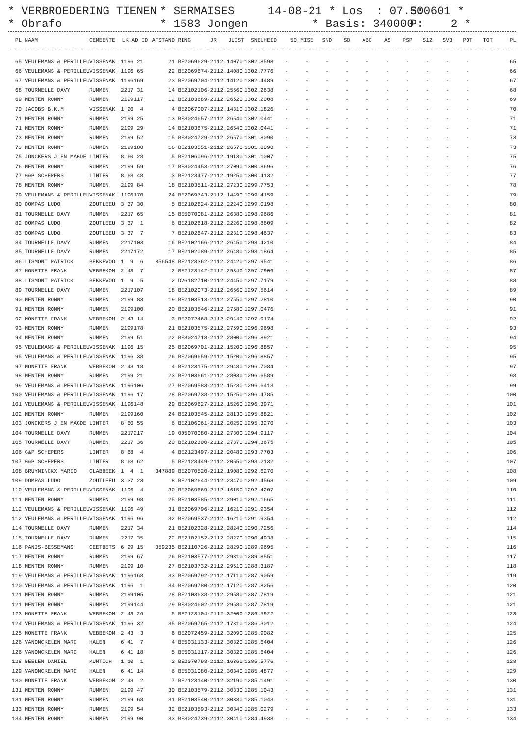* VERBROEDERING TIENEN
* SERMAISES
14-08-21 * Los : 07.50
S:0601 *
* Obrafo
* 1583 Jongen
* Basis: 340000
P: 2 *
| PL | NAAM | GEMEENTE | LK AD ID | AFSTAND | RING JR | JUIST | SNELHEID | 50 | MISE | SND | SD | ABC | AS | PSP | S12 | SV3 | POT | TOT | PL |
| --- | --- | --- | --- | --- | --- | --- | --- | --- | --- | --- | --- | --- | --- | --- | --- | --- | --- | --- | --- |
| 65 | VEULEMANS & PERILLEU | VISSENAK | 1196 21 | 21 | BE2069629-21 | 12.14070 | 1302.8598 | - | - | - | - | - | - | - | - | - | - | | 65 |
| 66 | VEULEMANS & PERILLEU | VISSENAK | 1196 65 | 22 | BE2069674-21 | 12.14080 | 1302.7776 | - | - | - | - | - | - | - | - | - | - | | 66 |
| 67 | VEULEMANS & PERILLEU | VISSENAK | 1196169 | 23 | BE2069704-21 | 12.14120 | 1302.4489 | - | - | - | - | - | - | - | - | - | - | | 67 |
| 68 | TOURNELLE DAVY | RUMMEN | 2217 31 | 14 | BE2102106-21 | 12.25560 | 1302.2638 | - | - | - | - | - | - | - | - | - | - | | 68 |
| 69 | MENTEN RONNY | RUMMEN | 2199117 | 12 | BE2103689-21 | 12.26520 | 1302.2008 | - | - | - | - | - | - | - | - | - | - | | 69 |
| 70 | JACOBS B.K.M | VISSENAK | 1 20 4 | 4 | BE2067007-21 | 12.14310 | 1302.1826 | - | - | - | - | - | - | - | - | - | - | | 70 |
| 71 | MENTEN RONNY | RUMMEN | 2199 25 | 13 | BE3024657-21 | 12.26540 | 1302.0441 | - | - | - | - | - | - | - | - | - | - | | 71 |
| 71 | MENTEN RONNY | RUMMEN | 2199 29 | 14 | BE2103675-21 | 12.26540 | 1302.0441 | - | - | - | - | - | - | - | - | - | - | | 71 |
| 73 | MENTEN RONNY | RUMMEN | 2199 52 | 15 | BE3024729-21 | 12.26570 | 1301.8090 | - | - | - | - | - | - | - | - | - | - | | 73 |
| 73 | MENTEN RONNY | RUMMEN | 2199180 | 16 | BE2103551-21 | 12.26570 | 1301.8090 | - | - | - | - | - | - | - | - | - | - | | 73 |
| 75 | JONCKERS J EN MAGDE | LINTER | 8 60 28 | 5 | BE2106096-21 | 12.19130 | 1301.1007 | - | - | - | - | - | - | - | - | - | - | | 75 |
| 76 | MENTEN RONNY | RUMMEN | 2199 59 | 17 | BE3024453-21 | 12.27090 | 1300.8696 | - | - | - | - | - | - | - | - | - | - | | 76 |
| 77 | G&P SCHEPERS | LINTER | 8 68 48 | 3 | BE2123477-21 | 12.19250 | 1300.4132 | - | - | - | - | - | - | - | - | - | - | | 77 |
| 78 | MENTEN RONNY | RUMMEN | 2199 84 | 18 | BE2103511-21 | 12.27230 | 1299.7753 | - | - | - | - | - | - | - | - | - | - | | 78 |
| 79 | VEULEMANS & PERILLEU | VISSENAK | 1196170 | 24 | BE2069743-21 | 12.14490 | 1299.4159 | - | - | - | - | - | - | - | - | - | - | | 79 |
| 80 | DOMPAS LUDO | ZOUTLEEU | 3 37 30 | 5 | BE2102624-21 | 12.22240 | 1299.0198 | - | - | - | - | - | - | - | - | - | - | | 80 |
| 81 | TOURNELLE DAVY | RUMMEN | 2217 65 | 15 | BE5070081-21 | 12.26380 | 1298.9686 | - | - | - | - | - | - | - | - | - | - | | 81 |
| 82 | DOMPAS LUDO | ZOUTLEEU | 3 37 1 | 6 | BE2102618-21 | 12.22260 | 1298.8609 | - | - | - | - | - | - | - | - | - | - | | 82 |
| 83 | DOMPAS LUDO | ZOUTLEEU | 3 37 7 | 7 | BE2102647-21 | 12.22310 | 1298.4637 | - | - | - | - | - | - | - | - | - | - | | 83 |
| 84 | TOURNELLE DAVY | RUMMEN | 2217103 | 16 | BE2102166-21 | 12.26450 | 1298.4210 | - | - | - | - | - | - | - | - | - | - | | 84 |
| 85 | TOURNELLE DAVY | RUMMEN | 2217172 | 17 | BE2102089-21 | 12.26480 | 1298.1864 | - | - | - | - | - | - | - | - | - | - | | 85 |
| 86 | LISMONT PATRICK | BEKKEVOO | 1 9 6 | 356548 | BE2123362-21 | 12.24420 | 1297.9541 | - | - | - | - | - | - | - | - | - | - | | 86 |
| 87 | MONETTE FRANK | WEBBEKOM | 2 43 7 | 2 | BE2123142-21 | 12.29340 | 1297.7906 | - | - | - | - | - | - | - | - | - | - | | 87 |
| 88 | LISMONT PATRICK | BEKKEVOO | 1 9 5 | 2 | DV6182710-21 | 12.24450 | 1297.7179 | - | - | - | - | - | - | - | - | - | - | | 88 |
| 89 | TOURNELLE DAVY | RUMMEN | 2217107 | 18 | BE2102073-21 | 12.26560 | 1297.5614 | - | - | - | - | - | - | - | - | - | - | | 89 |
| 90 | MENTEN RONNY | RUMMEN | 2199 83 | 19 | BE2103513-21 | 12.27550 | 1297.2810 | - | - | - | - | - | - | - | - | - | - | | 90 |
| 91 | MENTEN RONNY | RUMMEN | 2199100 | 20 | BE2103546-21 | 12.27580 | 1297.0476 | - | - | - | - | - | - | - | - | - | - | | 91 |
| 92 | MONETTE FRANK | WEBBEKOM | 2 43 14 | 3 | BE2072468-21 | 12.29440 | 1297.0174 | - | - | - | - | - | - | - | - | - | - | | 92 |
| 93 | MENTEN RONNY | RUMMEN | 2199178 | 21 | BE2103575-21 | 12.27590 | 1296.9698 | - | - | - | - | - | - | - | - | - | - | | 93 |
| 94 | MENTEN RONNY | RUMMEN | 2199 51 | 22 | BE3024718-21 | 12.28000 | 1296.8921 | - | - | - | - | - | - | - | - | - | - | | 94 |
| 95 | VEULEMANS & PERILLEU | VISSENAK | 1196 15 | 25 | BE2069701-21 | 12.15200 | 1296.8857 | - | - | - | - | - | - | - | - | - | - | | 95 |
| 95 | VEULEMANS & PERILLEU | VISSENAK | 1196 38 | 26 | BE2069659-21 | 12.15200 | 1296.8857 | - | - | - | - | - | - | - | - | - | - | | 95 |
| 97 | MONETTE FRANK | WEBBEKOM | 2 43 18 | 4 | BE2123175-21 | 12.29480 | 1296.7084 | - | - | - | - | - | - | - | - | - | - | | 97 |
| 98 | MENTEN RONNY | RUMMEN | 2199 21 | 23 | BE2103661-21 | 12.28030 | 1296.6589 | - | - | - | - | - | - | - | - | - | - | | 98 |
| 99 | VEULEMANS & PERILLEU | VISSENAK | 1196106 | 27 | BE2069583-21 | 12.15230 | 1296.6413 | - | - | - | - | - | - | - | - | - | - | | 99 |
| 100 | VEULEMANS & PERILLEU | VISSENAK | 1196 17 | 28 | BE2069738-21 | 12.15250 | 1296.4785 | - | - | - | - | - | - | - | - | - | - | | 100 |
| 101 | VEULEMANS & PERILLEU | VISSENAK | 1196148 | 29 | BE2069627-21 | 12.15260 | 1296.3971 | - | - | - | - | - | - | - | - | - | - | | 101 |
| 102 | MENTEN RONNY | RUMMEN | 2199160 | 24 | BE2103545-21 | 12.28130 | 1295.8821 | - | - | - | - | - | - | - | - | - | - | | 102 |
| 103 | JONCKERS J EN MAGDE | LINTER | 8 60 55 | 6 | BE2106061-21 | 12.20250 | 1295.3270 | - | - | - | - | - | - | - | - | - | - | | 103 |
| 104 | TOURNELLE DAVY | RUMMEN | 2217217 | 19 | 005070080-21 | 12.27300 | 1294.9117 | - | - | - | - | - | - | - | - | - | - | | 104 |
| 105 | TOURNELLE DAVY | RUMMEN | 2217 36 | 20 | BE2102300-21 | 12.27370 | 1294.3675 | - | - | - | - | - | - | - | - | - | - | | 105 |
| 106 | G&P SCHEPERS | LINTER | 8 68 4 | 4 | BE2123497-21 | 12.20480 | 1293.7703 | - | - | - | - | - | - | - | - | - | - | | 106 |
| 107 | G&P SCHEPERS | LINTER | 8 68 62 | 5 | BE2123449-21 | 12.20550 | 1293.2132 | - | - | - | - | - | - | - | - | - | - | | 107 |
| 108 | BRUYNINCKX MARIO | GLABBEEK | 1 4 1 | 347889 | BE2070520-21 | 12.19080 | 1292.6270 | - | - | - | - | - | - | - | - | - | - | | 108 |
| 109 | DOMPAS LUDO | ZOUTLEEU | 3 37 23 | 8 | BE2102644-21 | 12.23470 | 1292.4563 | - | - | - | - | - | - | - | - | - | - | | 109 |
| 110 | VEULEMANS & PERILLEU | VISSENAK | 1196 4 | 30 | BE2069669-21 | 12.16150 | 1292.4207 | - | - | - | - | - | - | - | - | - | - | | 110 |
| 111 | MENTEN RONNY | RUMMEN | 2199 98 | 25 | BE2103585-21 | 12.29010 | 1292.1665 | - | - | - | - | - | - | - | - | - | - | | 111 |
| 112 | VEULEMANS & PERILLEU | VISSENAK | 1196 49 | 31 | BE2069796-21 | 12.16210 | 1291.9354 | - | - | - | - | - | - | - | - | - | - | | 112 |
| 112 | VEULEMANS & PERILLEU | VISSENAK | 1196 96 | 32 | BE2069537-21 | 12.16210 | 1291.9354 | - | - | - | - | - | - | - | - | - | - | | 112 |
| 114 | TOURNELLE DAVY | RUMMEN | 2217 34 | 21 | BE2102328-21 | 12.28240 | 1290.7256 | - | - | - | - | - | - | - | - | - | - | | 114 |
| 115 | TOURNELLE DAVY | RUMMEN | 2217 35 | 22 | BE2102152-21 | 12.28270 | 1290.4938 | - | - | - | - | - | - | - | - | - | - | | 115 |
| 116 | PANIS-BESSEMANS | GEETBETS | 6 29 15 | 359235 | BE2110726-21 | 12.28290 | 1289.9695 | - | - | - | - | - | - | - | - | - | - | | 116 |
| 117 | MENTEN RONNY | RUMMEN | 2199 67 | 26 | BE2103577-21 | 12.29310 | 1289.8551 | - | - | - | - | - | - | - | - | - | - | | 117 |
| 118 | MENTEN RONNY | RUMMEN | 2199 10 | 27 | BE2103732-21 | 12.29510 | 1288.3187 | - | - | - | - | - | - | - | - | - | - | | 118 |
| 119 | VEULEMANS & PERILLEU | VISSENAK | 1196168 | 33 | BE2069792-21 | 12.17110 | 1287.9059 | - | - | - | - | - | - | - | - | - | - | | 119 |
| 120 | VEULEMANS & PERILLEU | VISSENAK | 1196 1 | 34 | BE2069780-21 | 12.17120 | 1287.8256 | - | - | - | - | - | - | - | - | - | - | | 120 |
| 121 | MENTEN RONNY | RUMMEN | 2199105 | 28 | BE2103638-21 | 12.29580 | 1287.7819 | - | - | - | - | - | - | - | - | - | - | | 121 |
| 121 | MENTEN RONNY | RUMMEN | 2199144 | 29 | BE3024602-21 | 12.29580 | 1287.7819 | - | - | - | - | - | - | - | - | - | - | | 121 |
| 123 | MONETTE FRANK | WEBBEKOM | 2 43 26 | 5 | BE2123104-21 | 12.32000 | 1286.5922 | - | - | - | - | - | - | - | - | - | - | | 123 |
| 124 | VEULEMANS & PERILLEU | VISSENAK | 1196 32 | 35 | BE2069765-21 | 12.17310 | 1286.3012 | - | - | - | - | - | - | - | - | - | - | | 124 |
| 125 | MONETTE FRANK | WEBBEKOM | 2 43 3 | 6 | BE2072459-21 | 12.32090 | 1285.9082 | - | - | - | - | - | - | - | - | - | - | | 125 |
| 126 | VANONCKELEN MARC | HALEN | 6 41 7 | 4 | BE5031133-21 | 12.30320 | 1285.6404 | - | - | - | - | - | - | - | - | - | - | | 126 |
| 126 | VANONCKELEN MARC | HALEN | 6 41 18 | 5 | BE5031117-21 | 12.30320 | 1285.6404 | - | - | - | - | - | - | - | - | - | - | | 126 |
| 128 | BEELEN DANIEL | KUMTICH | 1 10 1 | 2 | BE2070798-21 | 12.16360 | 1285.5776 | - | - | - | - | - | - | - | - | - | - | | 128 |
| 129 | VANONCKELEN MARC | HALEN | 6 41 14 | 6 | BE5031080-21 | 12.30340 | 1285.4877 | - | - | - | - | - | - | - | - | - | - | | 129 |
| 130 | MONETTE FRANK | WEBBEKOM | 2 43 2 | 7 | BE2123140-21 | 12.32190 | 1285.1491 | - | - | - | - | - | - | - | - | - | - | | 130 |
| 131 | MENTEN RONNY | RUMMEN | 2199 47 | 30 | BE2103579-21 | 12.30330 | 1285.1043 | - | - | - | - | - | - | - | - | - | - | | 131 |
| 131 | MENTEN RONNY | RUMMEN | 2199 68 | 31 | BE2103540-21 | 12.30330 | 1285.1043 | - | - | - | - | - | - | - | - | - | - | | 131 |
| 133 | MENTEN RONNY | RUMMEN | 2199 54 | 32 | BE2103593-21 | 12.30340 | 1285.0279 | - | - | - | - | - | - | - | - | - | - | | 133 |
| 134 | MENTEN RONNY | RUMMEN | 2199 90 | 33 | BE3024739-21 | 12.30410 | 1284.4938 | - | - | - | - | - | - | - | - | - | - | | 134 |